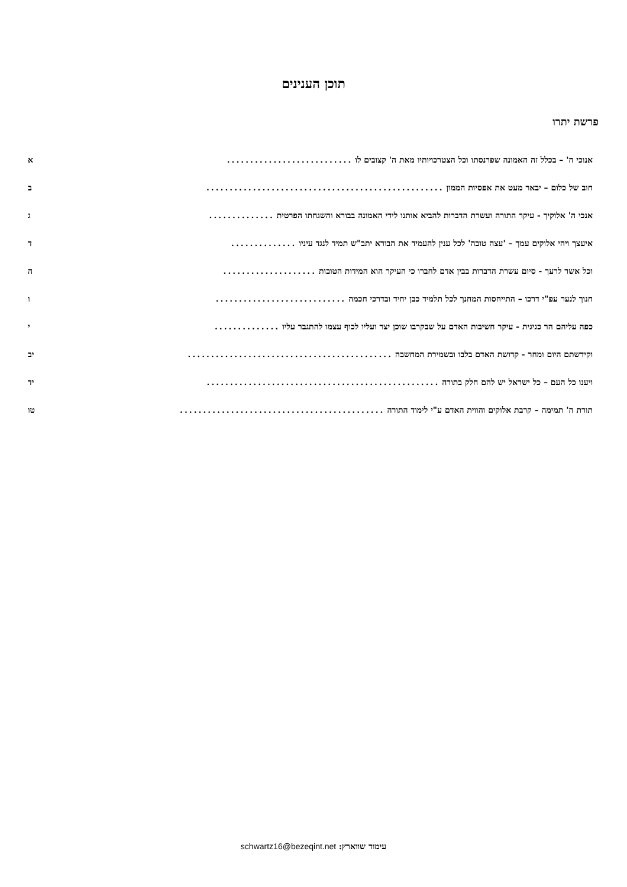תוכן הענינים
פרשת יתרו
אנוכי ה' – בכלל זה האמונה שפרנסתו וכל הצטרכויותיו מאת ה' קצובים לו........................... א
חוב של כלום – יבאר מעט את אפסיות הממון................................................... ב
אנכי ה' אלוקיך - עיקר התורה ועשרת הדברות להביא אותנו לידי האמונה בבורא והשגחתו הפרטית.............. ג
איעצך ויהי אלוקים עמך – 'עצה טובה' לכל ענין להעמיד את הבורא יתב"ש תמיד לנגד עיניו.............. ד
וכל אשר לרעך - סיום עשרת הדברות בבין אדם לחברו כי העיקר הוא המידות הטובות.................... ה
חנוך לנער עפ"י דרכו – התייחסות המחנך לכל תלמיד כבן יחיד ובדרכי חכמה............................ ו
כפה עליהם הר כגיגית - עיקר חשיבות האדם על שבקרבו שוכן יצר ועליו לכוף עצמו להתגבר עליו.............. י
וקידשתם היום ומחר - קדושת האדם בלבו ובשמירת המחשבה............................................ יב
ויענו כל העם – כל ישראל יש להם חלק בתורה.................................................. יד
תורת ה' תמימה – קרבת אלוקים והווית האדם ע"י לימוד התורה............................................ טו
עימוד שווארץ: schwartz16@bezeqint.net